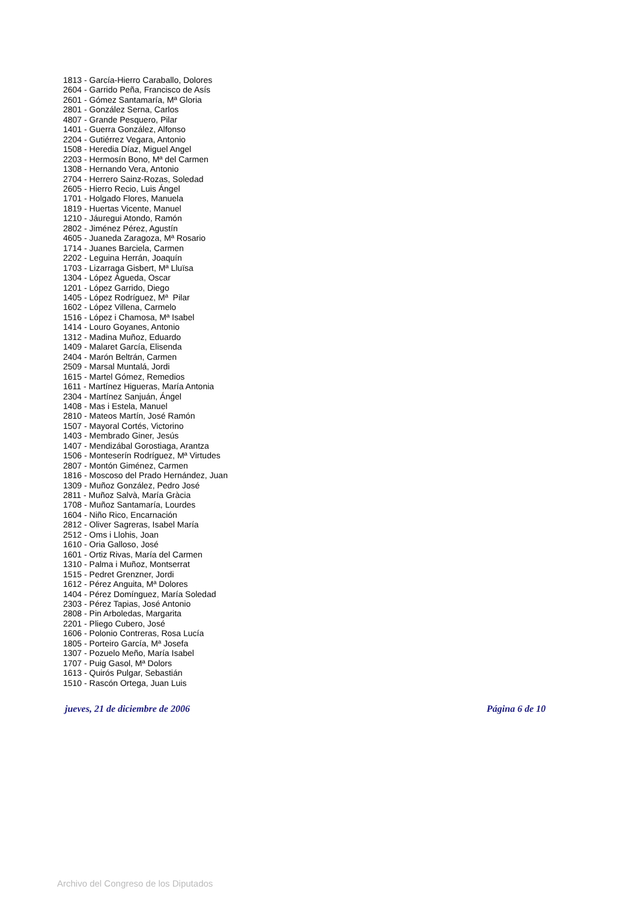1813 - García-Hierro Caraballo, Dolores
2604 - Garrido Peña, Francisco de Asís
2601 - Gómez Santamaría, Mª Gloria
2801 - González Serna, Carlos
4807 - Grande Pesquero, Pilar
1401 - Guerra González, Alfonso
2204 - Gutiérrez Vegara, Antonio
1508 - Heredia Díaz, Miguel Angel
2203 - Hermosín Bono, Mª del Carmen
1308 - Hernando Vera, Antonio
2704 - Herrero Sainz-Rozas, Soledad
2605 - Hierro Recio, Luis Ángel
1701 - Holgado Flores, Manuela
1819 - Huertas Vicente, Manuel
1210 - Jáuregui Atondo, Ramón
2802 - Jiménez Pérez, Agustín
4605 - Juaneda Zaragoza, Mª Rosario
1714 - Juanes Barciela, Carmen
2202 - Leguina Herrán, Joaquín
1703 - Lizarraga Gisbert, Mª Lluïsa
1304 - López Águeda, Oscar
1201 - López Garrido, Diego
1405 - López Rodríguez, Mª Pilar
1602 - López Villena, Carmelo
1516 - López i Chamosa, Mª Isabel
1414 - Louro Goyanes, Antonio
1312 - Madina Muñoz, Eduardo
1409 - Malaret García, Elisenda
2404 - Marón Beltrán, Carmen
2509 - Marsal Muntalá, Jordi
1615 - Martel Gómez, Remedios
1611 - Martínez Higueras, María Antonia
2304 - Martínez Sanjuán, Ángel
1408 - Mas i Estela, Manuel
2810 - Mateos Martín, José Ramón
1507 - Mayoral Cortés, Victorino
1403 - Membrado Giner, Jesús
1407 - Mendizábal Gorostiaga, Arantza
1506 - Monteserín Rodríguez, Mª Virtudes
2807 - Montón Giménez, Carmen
1816 - Moscoso del Prado Hernández, Juan
1309 - Muñoz González, Pedro José
2811 - Muñoz Salvà, María Gràcia
1708 - Muñoz Santamaría, Lourdes
1604 - Niño Rico, Encarnación
2812 - Oliver Sagreras, Isabel María
2512 - Oms i Llohis, Joan
1610 - Oria Galloso, José
1601 - Ortiz Rivas, María del Carmen
1310 - Palma i Muñoz, Montserrat
1515 - Pedret Grenzner, Jordi
1612 - Pérez Anguita, Mª Dolores
1404 - Pérez Domínguez, María Soledad
2303 - Pérez Tapias, José Antonio
2808 - Pin Arboledas, Margarita
2201 - Pliego Cubero, José
1606 - Polonio Contreras, Rosa Lucía
1805 - Porteiro García, Mª Josefa
1307 - Pozuelo Meño, María Isabel
1707 - Puig Gasol, Mª Dolors
1613 - Quirós Pulgar, Sebastián
1510 - Rascón Ortega, Juan Luis
jueves, 21 de diciembre de 2006 Página 6 de 10
Archivo del Congreso de los Diputados